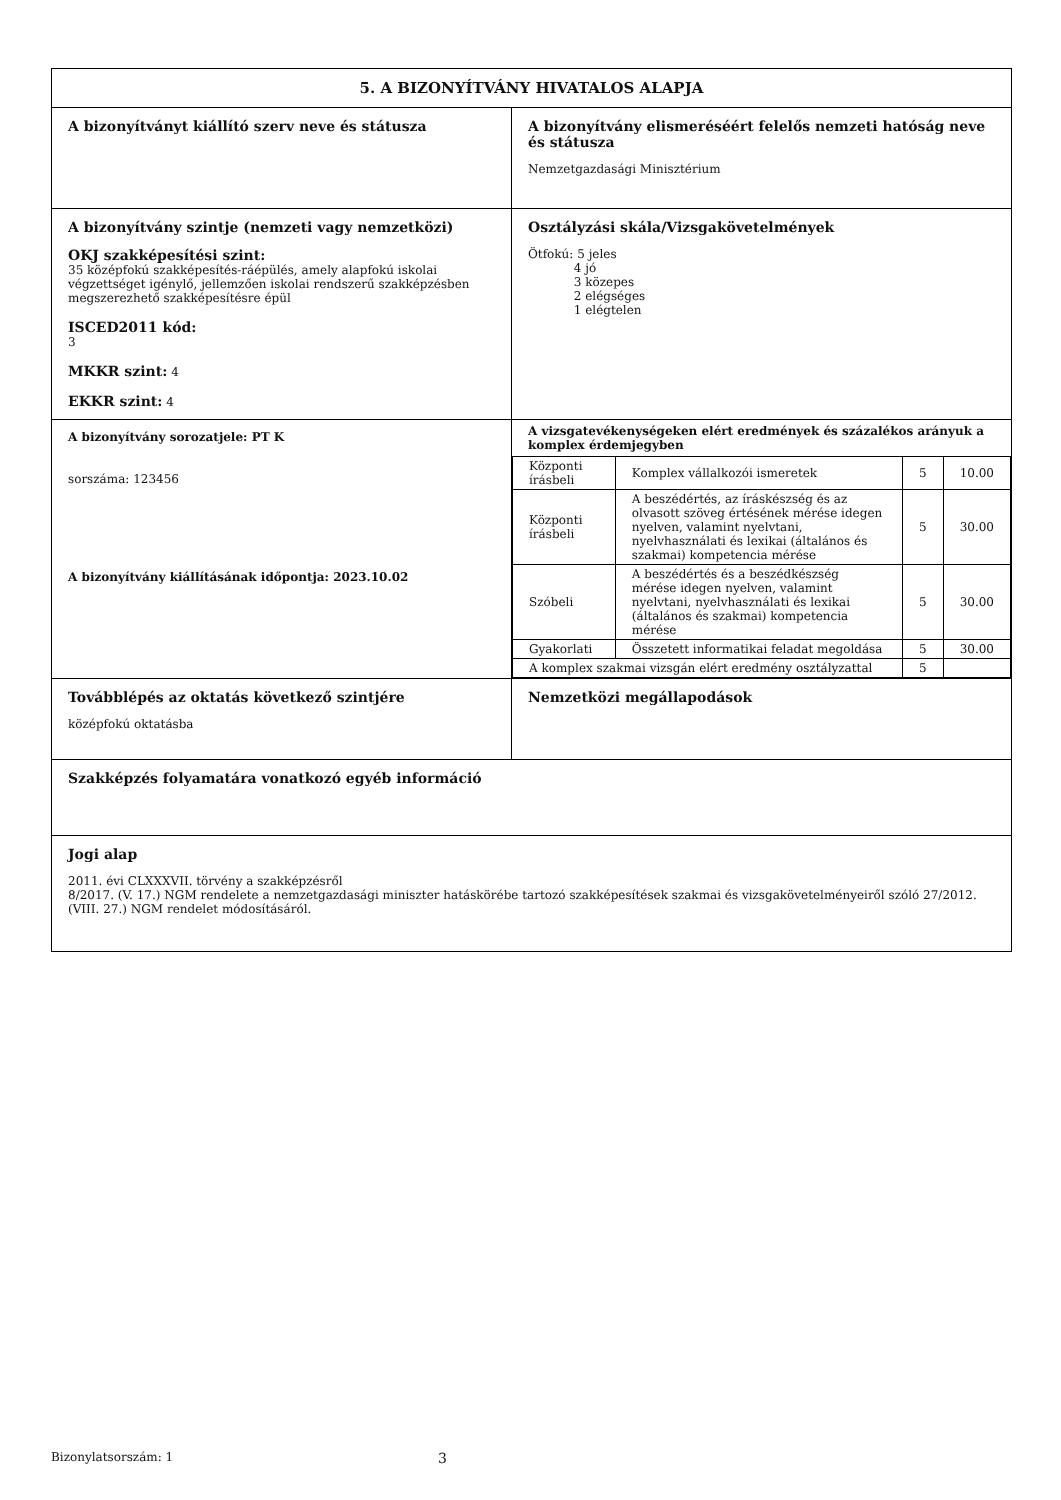| 5. A BIZONYÍTVÁNY HIVATALOS ALAPJA | |
| A bizonyítványt kiállító szerv neve és státusza | A bizonyítvány elismeréséért felelős nemzeti hatóság neve és státusza Nemzetgazdasági Minisztérium |
| A bizonyítvány szintje (nemzeti vagy nemzetközi) OKJ szakképesítési szint: 35 középfokú szakképesítés-ráépülés, amely alapfokú iskolai végzettséget igénylő, jellemzően iskolai rendszerű szakképzésben megszerezhető szakképesítésre épül ISCED2011 kód: 3 MKKR szint: 4 EKKR szint: 4 | Osztályzási skála/Vizsgakövetelmények Ötfokú: 5 jeles 4 jó 3 közepes 2 elégséges 1 elégtelen |
| A bizonyítvány sorozatjele: PT K sorszáma: 123456 A bizonyítvány kiállításának időpontja: 2023.10.02 | A vizsgatevékenységeken elért eredmények és százalékos arányuk a komplex érdemjegyben / Központi írásbeli / Komplex vállalkozói ismeretek / 5 / 10.00 / / Központi írásbeli / A beszédértés, az íráskészség és az olvasott szöveg értésének mérése idegen nyelven, valamint nyelvtani, nyelvhasználati és lexikai (általános és szakmai) kompetencia mérése / 5 / 30.00 / / Szóbeli / A beszédértés és a beszédkészség mérése idegen nyelven, valamint nyelvtani, nyelvhasználati és lexikai (általános és szakmai) kompetencia mérése / 5 / 30.00 / / Gyakorlati / Összetett informatikai feladat megoldása / 5 / 30.00 / / A komplex szakmai vizsgán elért eredmény osztályzattal / / 5 / / |
| Továbblépés az oktatás következő szintjére középfokú oktatásba | Nemzetközi megállapodások |
| Szakképzés folyamatára vonatkozó egyéb információ | |
| Jogi alap 2011. évi CLXXXVII. törvény a szakképzésről 8/2017. (V. 17.) NGM rendelete a nemzetgazdasági miniszter hatáskörébe tartozó szakképesítések szakmai és vizsgakövetelményeiről szóló 27/2012. (VIII. 27.) NGM rendelet módosításáról. | |
Bizonylatsorszám: 1 3